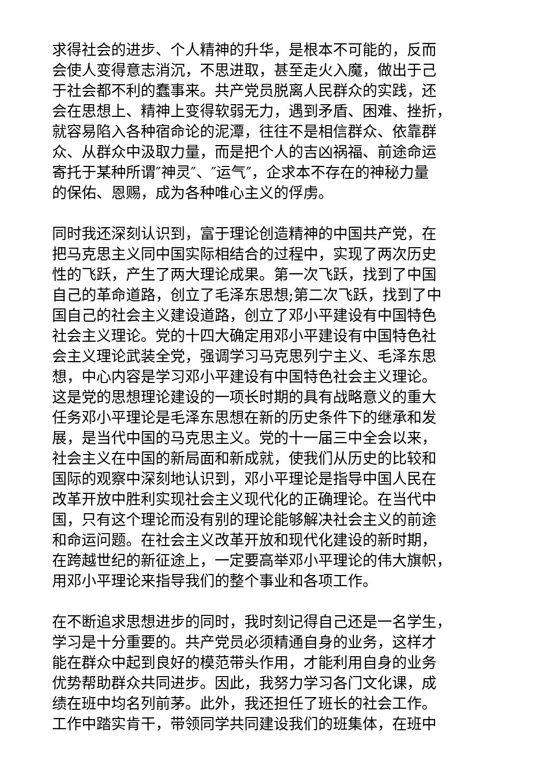求得社会的进步、个人精神的升华，是根本不可能的，反而
会使人变得意志消沉，不思进取，甚至走火入魔，做出于己
于社会都不利的蠢事来。共产党员脱离人民群众的实践，还
会在思想上、精神上变得软弱无力，遇到矛盾、困难、挫折，
就容易陷入各种宿命论的泥潭，往往不是相信群众、依靠群
众、从群众中汲取力量，而是把个人的吉凶祸福、前途命运
寄托于某种所谓″神灵″、″运气″，企求本不存在的神秘力量
的保佑、恩赐，成为各种唯心主义的俘虏。
同时我还深刻认识到，富于理论创造精神的中国共产党，在
把马克思主义同中国实际相结合的过程中，实现了两次历史
性的飞跃，产生了两大理论成果。第一次飞跃，找到了中国
自己的革命道路，创立了毛泽东思想;第二次飞跃，找到了中
国自己的社会主义建设道路，创立了邓小平建设有中国特色
社会主义理论。党的十四大确定用邓小平建设有中国特色社
会主义理论武装全党，强调学习马克思列宁主义、毛泽东思
想，中心内容是学习邓小平建设有中国特色社会主义理论。
这是党的思想理论建设的一项长时期的具有战略意义的重大
任务邓小平理论是毛泽东思想在新的历史条件下的继承和发
展，是当代中国的马克思主义。党的十一届三中全会以来，
社会主义在中国的新局面和新成就，使我们从历史的比较和
国际的观察中深刻地认识到，邓小平理论是指导中国人民在
改革开放中胜利实现社会主义现代化的正确理论。在当代中
国，只有这个理论而没有别的理论能够解决社会主义的前途
和命运问题。在社会主义改革开放和现代化建设的新时期，
在跨越世纪的新征途上，一定要高举邓小平理论的伟大旗帜，
用邓小平理论来指导我们的整个事业和各项工作。
在不断追求思想进步的同时，我时刻记得自己还是一名学生，
学习是十分重要的。共产党员必须精通自身的业务，这样才
能在群众中起到良好的模范带头作用，才能利用自身的业务
优势帮助群众共同进步。因此，我努力学习各门文化课，成
绩在班中均名列前茅。此外，我还担任了班长的社会工作。
工作中踏实肯干，带领同学共同建设我们的班集体，在班中